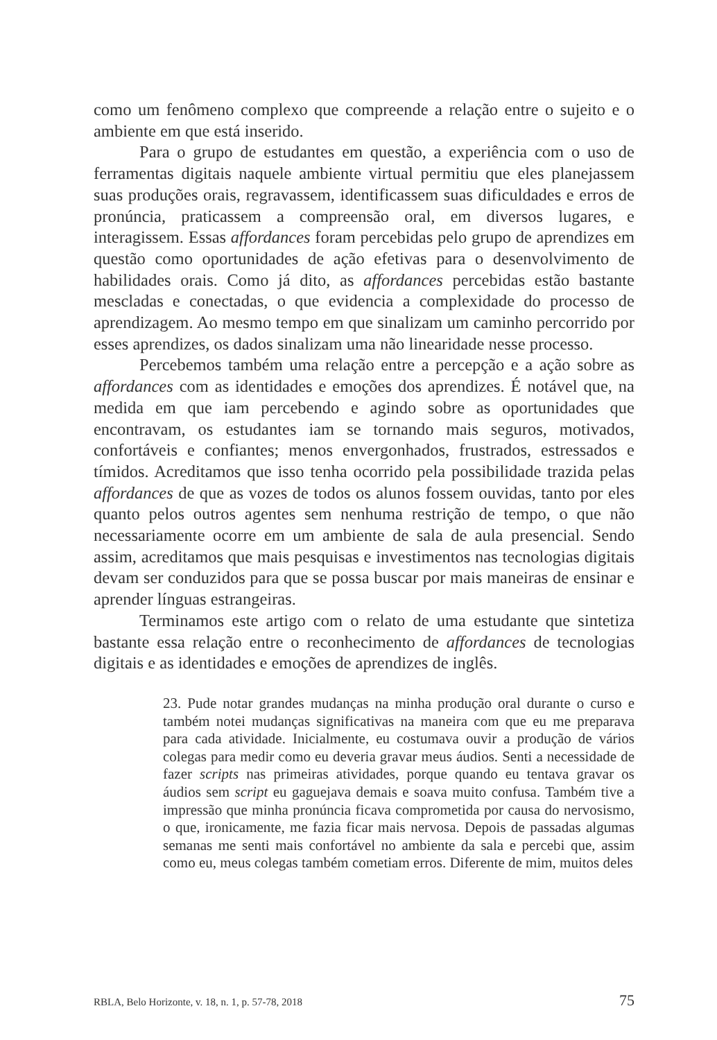como um fenômeno complexo que compreende a relação entre o sujeito e o ambiente em que está inserido.
Para o grupo de estudantes em questão, a experiência com o uso de ferramentas digitais naquele ambiente virtual permitiu que eles planejassem suas produções orais, regravassem, identificassem suas dificuldades e erros de pronúncia, praticassem a compreensão oral, em diversos lugares, e interagissem. Essas affordances foram percebidas pelo grupo de aprendizes em questão como oportunidades de ação efetivas para o desenvolvimento de habilidades orais. Como já dito, as affordances percebidas estão bastante mescladas e conectadas, o que evidencia a complexidade do processo de aprendizagem. Ao mesmo tempo em que sinalizam um caminho percorrido por esses aprendizes, os dados sinalizam uma não linearidade nesse processo.
Percebemos também uma relação entre a percepção e a ação sobre as affordances com as identidades e emoções dos aprendizes. É notável que, na medida em que iam percebendo e agindo sobre as oportunidades que encontravam, os estudantes iam se tornando mais seguros, motivados, confortáveis e confiantes; menos envergonhados, frustrados, estressados e tímidos. Acreditamos que isso tenha ocorrido pela possibilidade trazida pelas affordances de que as vozes de todos os alunos fossem ouvidas, tanto por eles quanto pelos outros agentes sem nenhuma restrição de tempo, o que não necessariamente ocorre em um ambiente de sala de aula presencial. Sendo assim, acreditamos que mais pesquisas e investimentos nas tecnologias digitais devam ser conduzidos para que se possa buscar por mais maneiras de ensinar e aprender línguas estrangeiras.
Terminamos este artigo com o relato de uma estudante que sintetiza bastante essa relação entre o reconhecimento de affordances de tecnologias digitais e as identidades e emoções de aprendizes de inglês.
23. Pude notar grandes mudanças na minha produção oral durante o curso e também notei mudanças significativas na maneira com que eu me preparava para cada atividade. Inicialmente, eu costumava ouvir a produção de vários colegas para medir como eu deveria gravar meus áudios. Senti a necessidade de fazer scripts nas primeiras atividades, porque quando eu tentava gravar os áudios sem script eu gaguejava demais e soava muito confusa. Também tive a impressão que minha pronúncia ficava comprometida por causa do nervosismo, o que, ironicamente, me fazia ficar mais nervosa. Depois de passadas algumas semanas me senti mais confortável no ambiente da sala e percebi que, assim como eu, meus colegas também cometiam erros. Diferente de mim, muitos deles
RBLA, Belo Horizonte, v. 18, n. 1, p. 57-78, 2018 75